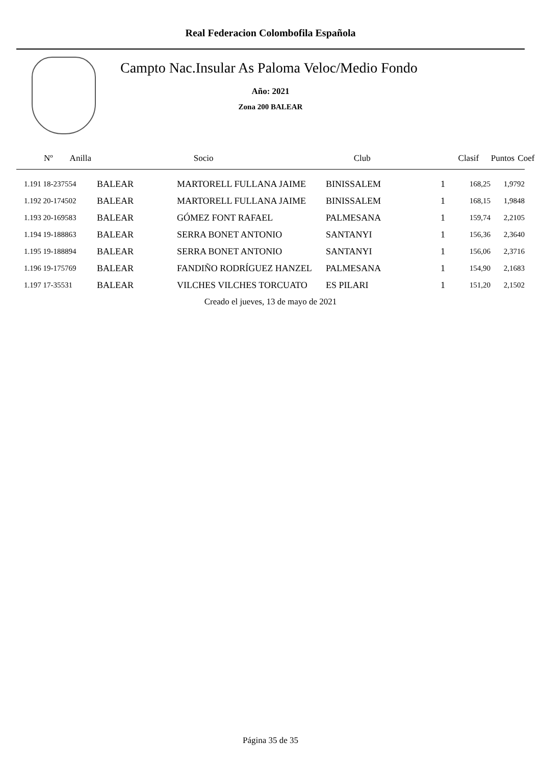Real Federacion Colombofila Española
Campto Nac.Insular As Paloma Veloc/Medio Fondo
Año: 2021
Zona 200 BALEAR
| Nº Anilla | | Socio | Club | Clasif | Puntos | Coef |
| --- | --- | --- | --- | --- | --- | --- |
| 1.191 18-237554 | BALEAR | MARTORELL FULLANA JAIME | BINISSALEM | 1 | 168,25 | 1,9792 |
| 1.192 20-174502 | BALEAR | MARTORELL FULLANA JAIME | BINISSALEM | 1 | 168,15 | 1,9848 |
| 1.193 20-169583 | BALEAR | GÓMEZ FONT RAFAEL | PALMESANA | 1 | 159,74 | 2,2105 |
| 1.194 19-188863 | BALEAR | SERRA BONET ANTONIO | SANTANYI | 1 | 156,36 | 2,3640 |
| 1.195 19-188894 | BALEAR | SERRA BONET ANTONIO | SANTANYI | 1 | 156,06 | 2,3716 |
| 1.196 19-175769 | BALEAR | FANDIÑO RODRÍGUEZ HANZEL | PALMESANA | 1 | 154,90 | 2,1683 |
| 1.197 17-35531 | BALEAR | VILCHES VILCHES TORCUATO | ES PILARI | 1 | 151,20 | 2,1502 |
Creado el jueves, 13 de mayo de 2021
Página 35 de 35